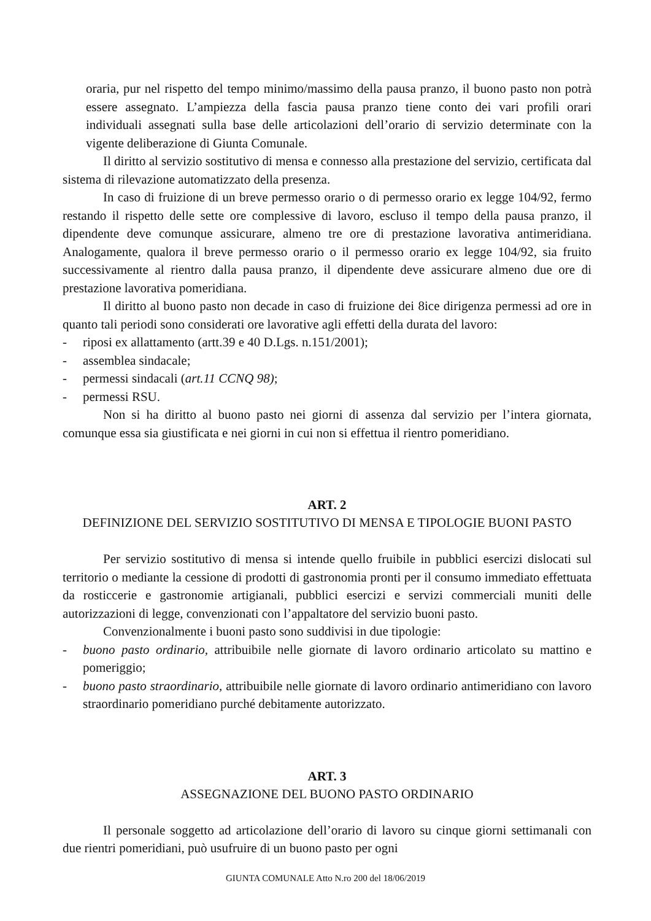oraria, pur nel rispetto del tempo minimo/massimo della pausa pranzo, il buono pasto non potrà essere assegnato. L’ampiezza della fascia pausa pranzo tiene conto dei vari profili orari individuali assegnati sulla base delle articolazioni dell’orario di servizio determinate con la vigente deliberazione di Giunta Comunale.
Il diritto al servizio sostitutivo di mensa e connesso alla prestazione del servizio, certificata dal sistema di rilevazione automatizzato della presenza.
In caso di fruizione di un breve permesso orario o di permesso orario ex legge 104/92, fermo restando il rispetto delle sette ore complessive di lavoro, escluso il tempo della pausa pranzo, il dipendente deve comunque assicurare, almeno tre ore di prestazione lavorativa antimeridiana. Analogamente, qualora il breve permesso orario o il permesso orario ex legge 104/92, sia fruito successivamente al rientro dalla pausa pranzo, il dipendente deve assicurare almeno due ore di prestazione lavorativa pomeridiana.
Il diritto al buono pasto non decade in caso di fruizione dei 8ice dirigenza permessi ad ore in quanto tali periodi sono considerati ore lavorative agli effetti della durata del lavoro:
- riposi ex allattamento (artt.39 e 40 D.Lgs. n.151/2001);
- assemblea sindacale;
- permessi sindacali (art.11 CCNQ 98);
- permessi RSU.
Non si ha diritto al buono pasto nei giorni di assenza dal servizio per l’intera giornata, comunque essa sia giustificata e nei giorni in cui non si effettua il rientro pomeridiano.
ART. 2
DEFINIZIONE DEL SERVIZIO SOSTITUTIVO DI MENSA E TIPOLOGIE BUONI PASTO
Per servizio sostitutivo di mensa si intende quello fruibile in pubblici esercizi dislocati sul territorio o mediante la cessione di prodotti di gastronomia pronti per il consumo immediato effettuata da rosticcerie e gastronomie artigianali, pubblici esercizi e servizi commerciali muniti delle autorizzazioni di legge, convenzionati con l’appaltatore del servizio buoni pasto.
Convenzionalmente i buoni pasto sono suddivisi in due tipologie:
- buono pasto ordinario, attribuibile nelle giornate di lavoro ordinario articolato su mattino e pomeriggio;
- buono pasto straordinario, attribuibile nelle giornate di lavoro ordinario antimeridiano con lavoro straordinario pomeridiano purché debitamente autorizzato.
ART. 3
ASSEGNAZIONE DEL BUONO PASTO ORDINARIO
Il personale soggetto ad articolazione dell’orario di lavoro su cinque giorni settimanali con due rientri pomeridiani, può usufruire di un buono pasto per ogni
GIUNTA COMUNALE Atto N.ro 200 del 18/06/2019